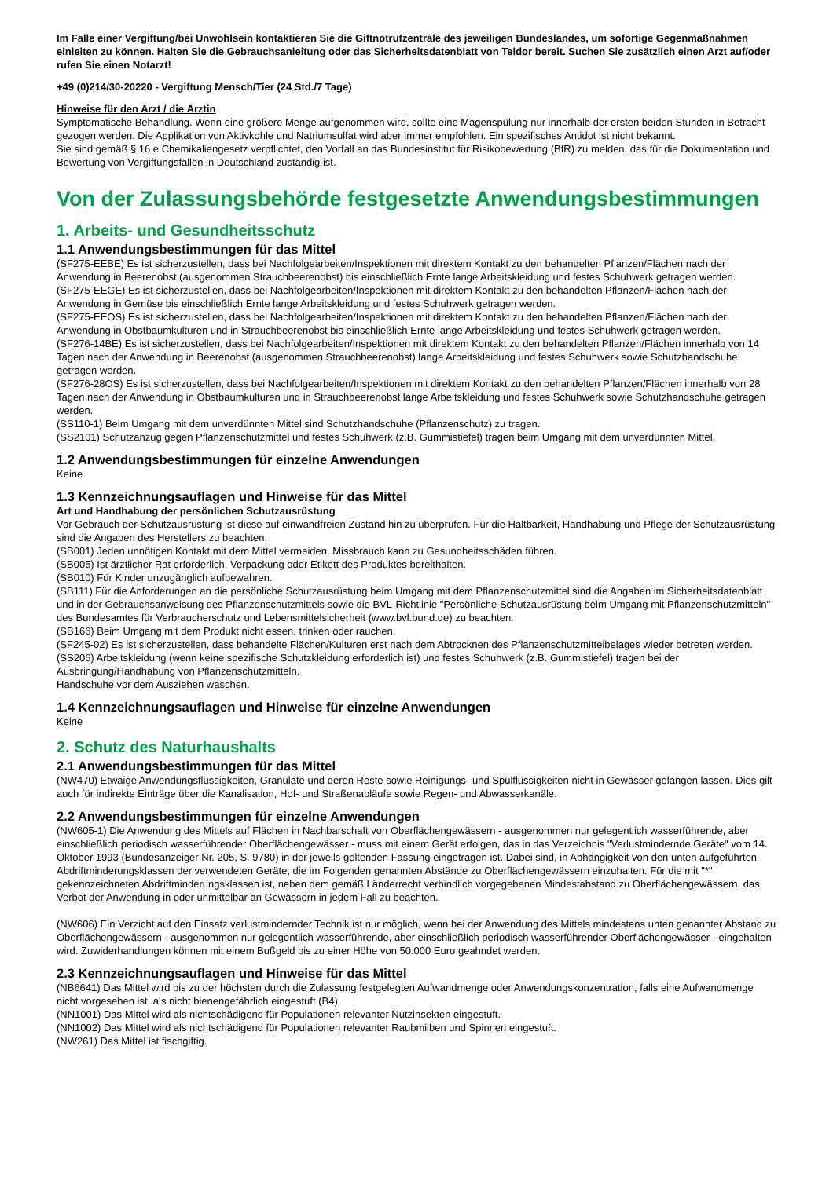Im Falle einer Vergiftung/bei Unwohlsein kontaktieren Sie die Giftnotrufzentrale des jeweiligen Bundeslandes, um sofortige Gegenmaßnahmen einleiten zu können. Halten Sie die Gebrauchsanleitung oder das Sicherheitsdatenblatt von Teldor bereit. Suchen Sie zusätzlich einen Arzt auf/oder rufen Sie einen Notarzt!
+49 (0)214/30-20220 - Vergiftung Mensch/Tier (24 Std./7 Tage)
Hinweise für den Arzt / die Ärztin
Symptomatische Behandlung. Wenn eine größere Menge aufgenommen wird, sollte eine Magenspülung nur innerhalb der ersten beiden Stunden in Betracht gezogen werden. Die Applikation von Aktivkohle und Natriumsulfat wird aber immer empfohlen. Ein spezifisches Antidot ist nicht bekannt.
Sie sind gemäß § 16 e Chemikaliengesetz verpflichtet, den Vorfall an das Bundesinstitut für Risikobewertung (BfR) zu melden, das für die Dokumentation und Bewertung von Vergiftungsfällen in Deutschland zuständig ist.
Von der Zulassungsbehörde festgesetzte Anwendungsbestimmungen
1. Arbeits- und Gesundheitsschutz
1.1 Anwendungsbestimmungen für das Mittel
(SF275-EEBE) Es ist sicherzustellen, dass bei Nachfolgearbeiten/Inspektionen mit direktem Kontakt zu den behandelten Pflanzen/Flächen nach der Anwendung in Beerenobst (ausgenommen Strauchbeerenobst) bis einschließlich Ernte lange Arbeitskleidung und festes Schuhwerk getragen werden.
(SF275-EEGE) Es ist sicherzustellen, dass bei Nachfolgearbeiten/Inspektionen mit direktem Kontakt zu den behandelten Pflanzen/Flächen nach der Anwendung in Gemüse bis einschließlich Ernte lange Arbeitskleidung und festes Schuhwerk getragen werden.
(SF275-EEOS) Es ist sicherzustellen, dass bei Nachfolgearbeiten/Inspektionen mit direktem Kontakt zu den behandelten Pflanzen/Flächen nach der Anwendung in Obstbaumkulturen und in Strauchbeerenobst bis einschließlich Ernte lange Arbeitskleidung und festes Schuhwerk getragen werden.
(SF276-14BE) Es ist sicherzustellen, dass bei Nachfolgearbeiten/Inspektionen mit direktem Kontakt zu den behandelten Pflanzen/Flächen innerhalb von 14 Tagen nach der Anwendung in Beerenobst (ausgenommen Strauchbeerenobst) lange Arbeitskleidung und festes Schuhwerk sowie Schutzhandschuhe getragen werden.
(SF276-28OS) Es ist sicherzustellen, dass bei Nachfolgearbeiten/Inspektionen mit direktem Kontakt zu den behandelten Pflanzen/Flächen innerhalb von 28 Tagen nach der Anwendung in Obstbaumkulturen und in Strauchbeerenobst lange Arbeitskleidung und festes Schuhwerk sowie Schutzhandschuhe getragen werden.
(SS110-1) Beim Umgang mit dem unverdünnten Mittel sind Schutzhandschuhe (Pflanzenschutz) zu tragen.
(SS2101) Schutzanzug gegen Pflanzenschutzmittel und festes Schuhwerk (z.B. Gummistiefel) tragen beim Umgang mit dem unverdünnten Mittel.
1.2 Anwendungsbestimmungen für einzelne Anwendungen
Keine
1.3 Kennzeichnungsauflagen und Hinweise für das Mittel
Art und Handhabung der persönlichen Schutzausrüstung
Vor Gebrauch der Schutzausrüstung ist diese auf einwandfreien Zustand hin zu überprüfen. Für die Haltbarkeit, Handhabung und Pflege der Schutzausrüstung sind die Angaben des Herstellers zu beachten.
(SB001) Jeden unnötigen Kontakt mit dem Mittel vermeiden. Missbrauch kann zu Gesundheitsschäden führen.
(SB005) Ist ärztlicher Rat erforderlich, Verpackung oder Etikett des Produktes bereithalten.
(SB010) Für Kinder unzugänglich aufbewahren.
(SB111) Für die Anforderungen an die persönliche Schutzausrüstung beim Umgang mit dem Pflanzenschutzmittel sind die Angaben im Sicherheitsdatenblatt und in der Gebrauchsanweisung des Pflanzenschutzmittels sowie die BVL-Richtlinie "Persönliche Schutzausrüstung beim Umgang mit Pflanzenschutzmitteln" des Bundesamtes für Verbraucherschutz und Lebensmittelsicherheit (www.bvl.bund.de) zu beachten.
(SB166) Beim Umgang mit dem Produkt nicht essen, trinken oder rauchen.
(SF245-02) Es ist sicherzustellen, dass behandelte Flächen/Kulturen erst nach dem Abtrocknen des Pflanzenschutzmittelbelages wieder betreten werden.
(SS206) Arbeitskleidung (wenn keine spezifische Schutzkleidung erforderlich ist) und festes Schuhwerk (z.B. Gummistiefel) tragen bei der Ausbringung/Handhabung von Pflanzenschutzmitteln.
Handschuhe vor dem Ausziehen waschen.
1.4 Kennzeichnungsauflagen und Hinweise für einzelne Anwendungen
Keine
2. Schutz des Naturhaushalts
2.1 Anwendungsbestimmungen für das Mittel
(NW470) Etwaige Anwendungsflüssigkeiten, Granulate und deren Reste sowie Reinigungs- und Spülflüssigkeiten nicht in Gewässer gelangen lassen. Dies gilt auch für indirekte Einträge über die Kanalisation, Hof- und Straßenabläufe sowie Regen- und Abwasserkanäle.
2.2 Anwendungsbestimmungen für einzelne Anwendungen
(NW605-1) Die Anwendung des Mittels auf Flächen in Nachbarschaft von Oberflächengewässern - ausgenommen nur gelegentlich wasserführende, aber einschließlich periodisch wasserführender Oberflächengewässer - muss mit einem Gerät erfolgen, das in das Verzeichnis "Verlustmindernde Geräte" vom 14. Oktober 1993 (Bundesanzeiger Nr. 205, S. 9780) in der jeweils geltenden Fassung eingetragen ist. Dabei sind, in Abhängigkeit von den unten aufgeführten Abdriftminderungsklassen der verwendeten Geräte, die im Folgenden genannten Abstände zu Oberflächengewässern einzuhalten. Für die mit "*" gekennzeichneten Abdriftminderungsklassen ist, neben dem gemäß Länderrecht verbindlich vorgegebenen Mindestabstand zu Oberflächengewässern, das Verbot der Anwendung in oder unmittelbar an Gewässern in jedem Fall zu beachten.
(NW606) Ein Verzicht auf den Einsatz verlustmindernder Technik ist nur möglich, wenn bei der Anwendung des Mittels mindestens unten genannter Abstand zu Oberflächengewässern - ausgenommen nur gelegentlich wasserführende, aber einschließlich periodisch wasserführender Oberflächengewässer - eingehalten wird. Zuwiderhandlungen können mit einem Bußgeld bis zu einer Höhe von 50.000 Euro geahndet werden.
2.3 Kennzeichnungsauflagen und Hinweise für das Mittel
(NB6641) Das Mittel wird bis zu der höchsten durch die Zulassung festgelegten Aufwandmenge oder Anwendungskonzentration, falls eine Aufwandmenge nicht vorgesehen ist, als nicht bienengefährlich eingestuft (B4).
(NN1001) Das Mittel wird als nichtschädigend für Populationen relevanter Nutzinsekten eingestuft.
(NN1002) Das Mittel wird als nichtschädigend für Populationen relevanter Raubmilben und Spinnen eingestuft.
(NW261) Das Mittel ist fischgiftig.